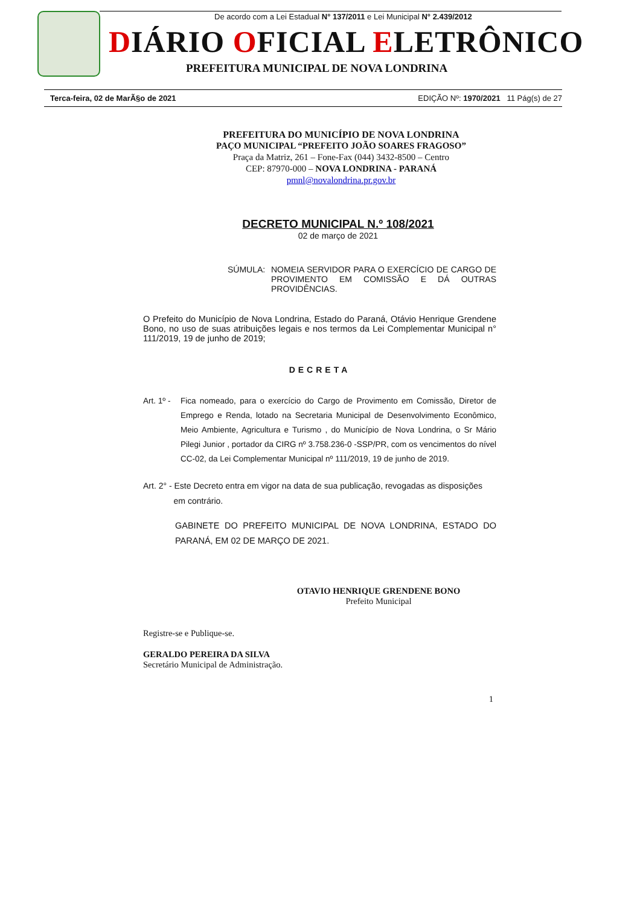De acordo com a Lei Estadual N° 137/2011 e Lei Municipal N° 2.439/2012
DIÁRIO OFICIAL ELETRÔNICO
PREFEITURA MUNICIPAL DE NOVA LONDRINA
Terca-feira, 02 de MarÃ§o de 2021 EDIÇÃO Nº: 1970/2021 11 Pág(s) de 27
PREFEITURA DO MUNICÍPIO DE NOVA LONDRINA
PAÇO MUNICIPAL “PREFEITO JOÃO SOARES FRAGOSO”
Praça da Matriz, 261 – Fone-Fax (044) 3432-8500 – Centro
CEP: 87970-000 – NOVA LONDRINA - PARANÁ
pmnl@novalondrina.pr.gov.br
DECRETO MUNICIPAL N.º 108/2021
02 de março de 2021
SÚMULA: NOMEIA SERVIDOR PARA O EXERCÍCIO DE CARGO DE PROVIMENTO EM COMISSÃO E DÁ OUTRAS PROVIDÊNCIAS.
O Prefeito do Município de Nova Londrina, Estado do Paraná, Otávio Henrique Grendene Bono, no uso de suas atribuições legais e nos termos da Lei Complementar Municipal n° 111/2019, 19 de junho de 2019;
DECRETA
Art. 1º - Fica nomeado, para o exercício do Cargo de Provimento em Comissão, Diretor de Emprego e Renda, lotado na Secretaria Municipal de Desenvolvimento Econômico, Meio Ambiente, Agricultura e Turismo , do Município de Nova Londrina, o Sr Mário Pilegi Junior , portador da CIRG nº 3.758.236-0 -SSP/PR, com os vencimentos do nível CC-02, da Lei Complementar Municipal nº 111/2019, 19 de junho de 2019.
Art. 2° - Este Decreto entra em vigor na data de sua publicação, revogadas as disposições
em contrário.
GABINETE DO PREFEITO MUNICIPAL DE NOVA LONDRINA, ESTADO DO PARANÁ, EM 02 DE MARÇO DE 2021.
OTAVIO HENRIQUE GRENDENE BONO
Prefeito Municipal
Registre-se e Publique-se.
GERALDO PEREIRA DA SILVA
Secretário Municipal de Administração.
1